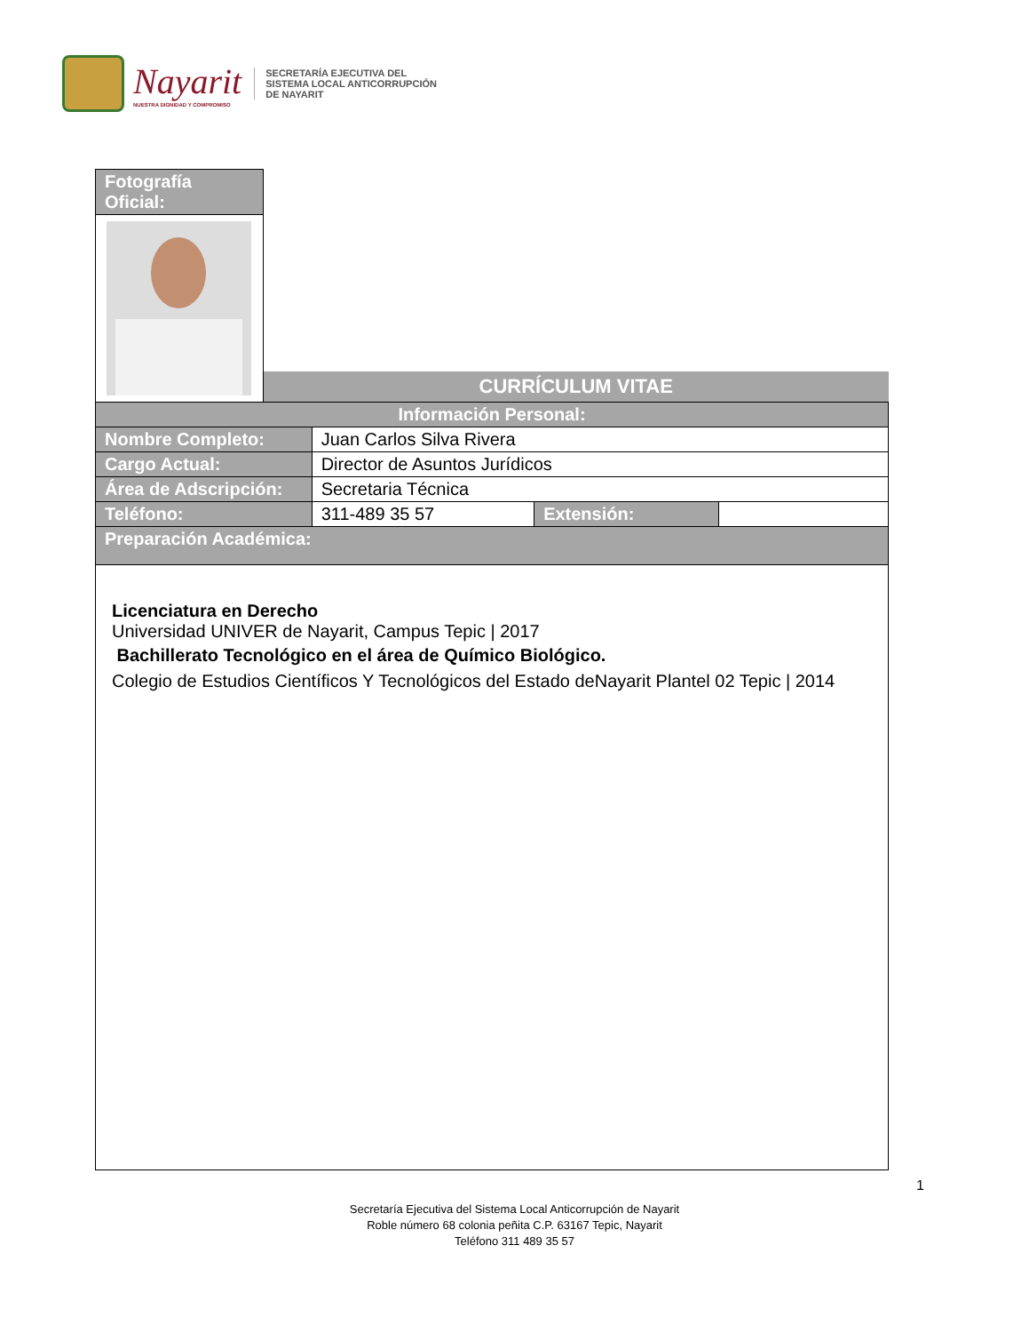Nayarit
NUESTRA DIGNIDAD Y COMPROMISO
SECRETARÍA EJECUTIVA DEL
SISTEMA LOCAL ANTICORRUPCIÓN
DE NAYARIT
| Fotografía Oficial: | | | | |
| | CURRÍCULUM VITAE | | | |
| Información Personal: | | | | |
| Nombre Completo: | | Juan Carlos Silva Rivera | | |
| Cargo Actual: | | Director de Asuntos Jurídicos | | |
| Área de Adscripción: | | Secretaria Técnica | | |
| Teléfono: | | 311-489 35 57 | Extensión: | |
| Preparación Académica: | | | | |
| Licenciatura en Derecho Universidad UNIVER de Nayarit, Campus Tepic / 2017 Bachillerato Tecnológico en el área de Químico Biológico. Colegio de Estudios Científicos Y Tecnológicos del Estado deNayarit Plantel 02 Tepic / 2014 | | | | |
1
Secretaría Ejecutiva del Sistema Local Anticorrupción de Nayarit
Roble número 68 colonia peñita C.P. 63167 Tepic, Nayarit
Teléfono 311 489 35 57